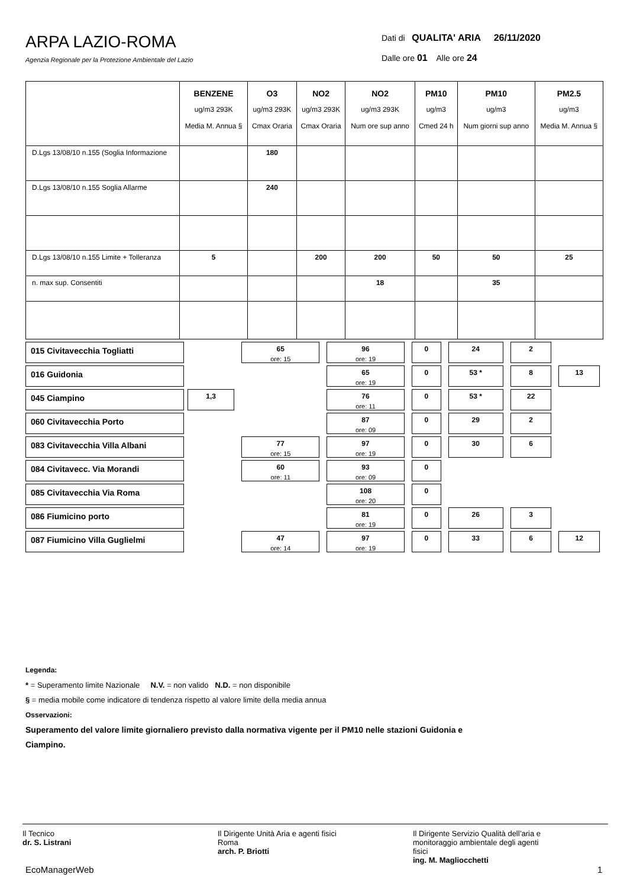ARPA LAZIO-ROMA
Agenzia Regionale per la Protezione Ambientale del Lazio
Dati di QUALITA' ARIA 26/11/2020
Dalle ore 01 Alle ore 24
| | BENZENE ug/m3 293K Media M. Annua § | O3 ug/m3 293K Cmax Oraria | NO2 ug/m3 293K Cmax Oraria | NO2 ug/m3 293K Num ore sup anno | PM10 ug/m3 Cmed 24 h | PM10 ug/m3 Num giorni sup anno | PM2.5 ug/m3 Media M. Annua § |
| --- | --- | --- | --- | --- | --- | --- | --- |
| D.Lgs 13/08/10 n.155 (Soglia Informazione | | 180 | | | | | |
| D.Lgs 13/08/10 n.155 Soglia Allarme | | 240 | | | | | |
| D.Lgs 13/08/10 n.155 Limite + Tolleranza | 5 | | 200 | 200 | 50 | 50 | 25 |
| n. max sup. Consentiti | | | | 18 | | 35 | |
| 015 Civitavecchia Togliatti | | 65 ore: 15 | 96 ore: 19 | 0 | 24 | 2 | |
| 016 Guidonia | | | 65 ore: 19 | 0 | 53 * | 8 | 13 |
| 045 Ciampino | 1,3 | | 76 ore: 11 | 0 | 53 * | 22 | |
| 060 Civitavecchia Porto | | | 87 ore: 09 | 0 | 29 | 2 | |
| 083 Civitavecchia Villa Albani | | 77 ore: 15 | 97 ore: 19 | 0 | 30 | 6 | |
| 084 Civitavecc. Via Morandi | | 60 ore: 11 | 93 ore: 09 | 0 | | | |
| 085 Civitavecchia Via Roma | | | 108 ore: 20 | 0 | | | |
| 086 Fiumicino porto | | | 81 ore: 19 | 0 | 26 | 3 | |
| 087 Fiumicino Villa Guglielmi | | 47 ore: 14 | 97 ore: 19 | 0 | 33 | 6 | 12 |
Legenda:
* = Superamento limite Nazionale N.V. = non valido N.D. = non disponibile
§ = media mobile come indicatore di tendenza rispetto al valore limite della media annua
Osservazioni:
Superamento del valore limite giornaliero previsto dalla normativa vigente per il PM10 nelle stazioni Guidonia e
Ciampino.
Il Tecnico
dr. S. Listrani
Il Dirigente Unità Aria e agenti fisici
Roma
arch. P. Briotti
Il Dirigente Servizio Qualità dell’aria e
monitoraggio ambientale degli agenti
fisici
ing. M. Magliocchetti
EcoManagerWeb 1